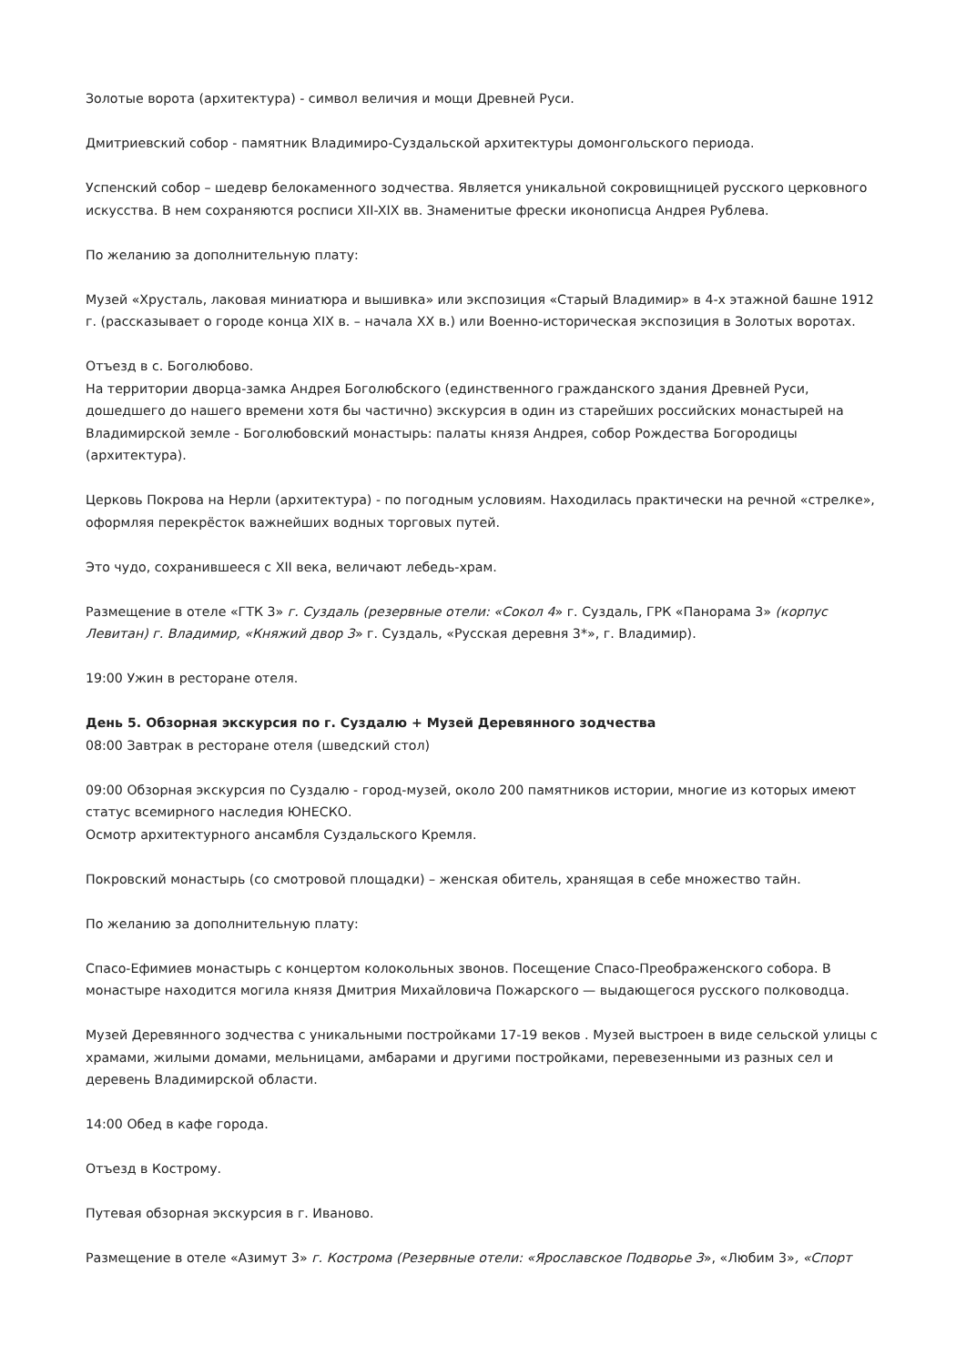Золотые ворота (архитектура) - символ величия и мощи Древней Руси.
Дмитриевский собор - памятник Владимиро-Суздальской архитектуры домонгольского периода.
Успенский собор – шедевр белокаменного зодчества. Является уникальной сокровищницей русского церковного искусства. В нем сохраняются росписи XII-XIX вв. Знаменитые фрески иконописца Андрея Рублева.
По желанию за дополнительную плату:
Музей «Хрусталь, лаковая миниатюра и вышивка» или экспозиция «Старый Владимир» в 4-х этажной башне 1912 г. (рассказывает о городе конца XIX в. – начала XX в.) или Военно-историческая экспозиция в Золотых воротах.
Отъезд в с. Боголюбово.
На территории дворца-замка Андрея Боголюбского (единственного гражданского здания Древней Руси, дошедшего до нашего времени хотя бы частично) экскурсия в один из старейших российских монастырей на Владимирской земле - Боголюбовский монастырь: палаты князя Андрея, собор Рождества Богородицы (архитектура).
Церковь Покрова на Нерли (архитектура) - по погодным условиям. Находилась практически на речной «стрелке», оформляя перекрёсток важнейших водных торговых путей.
Это чудо, сохранившееся с XII века, величают лебедь-храм.
Размещение в отеле «ГТК 3» г. Суздаль (резервные отели: «Сокол 4» г. Суздаль, ГРК «Панорама 3» (корпус Левитан) г. Владимир, «Княжий двор 3» г. Суздаль, «Русская деревня 3*», г. Владимир).
19:00 Ужин в ресторане отеля.
День 5. Обзорная экскурсия по г. Суздалю + Музей Деревянного зодчества
08:00 Завтрак в ресторане отеля (шведский стол)
09:00 Обзорная экскурсия по Суздалю - город-музей, около 200 памятников истории, многие из которых имеют статус всемирного наследия ЮНЕСКО.
Осмотр архитектурного ансамбля Суздальского Кремля.
Покровский монастырь (со смотровой площадки) – женская обитель, хранящая в себе множество тайн.
По желанию за дополнительную плату:
Спасо-Ефимиев монастырь с концертом колокольных звонов. Посещение Спасо-Преображенского собора. В монастыре находится могила князя Дмитрия Михайловича Пожарского — выдающегося русского полководца.
Музей Деревянного зодчества с уникальными постройками 17-19 веков . Музей выстроен в виде сельской улицы с храмами, жилыми домами, мельницами, амбарами и другими постройками, перевезенными из разных сел и деревень Владимирской области.
14:00 Обед в кафе города.
Отъезд в Кострому.
Путевая обзорная экскурсия в г. Иваново.
Размещение в отеле «Азимут 3» г. Кострома (Резервные отели: «Ярославское Подворье 3», «Любим 3», «Спорт